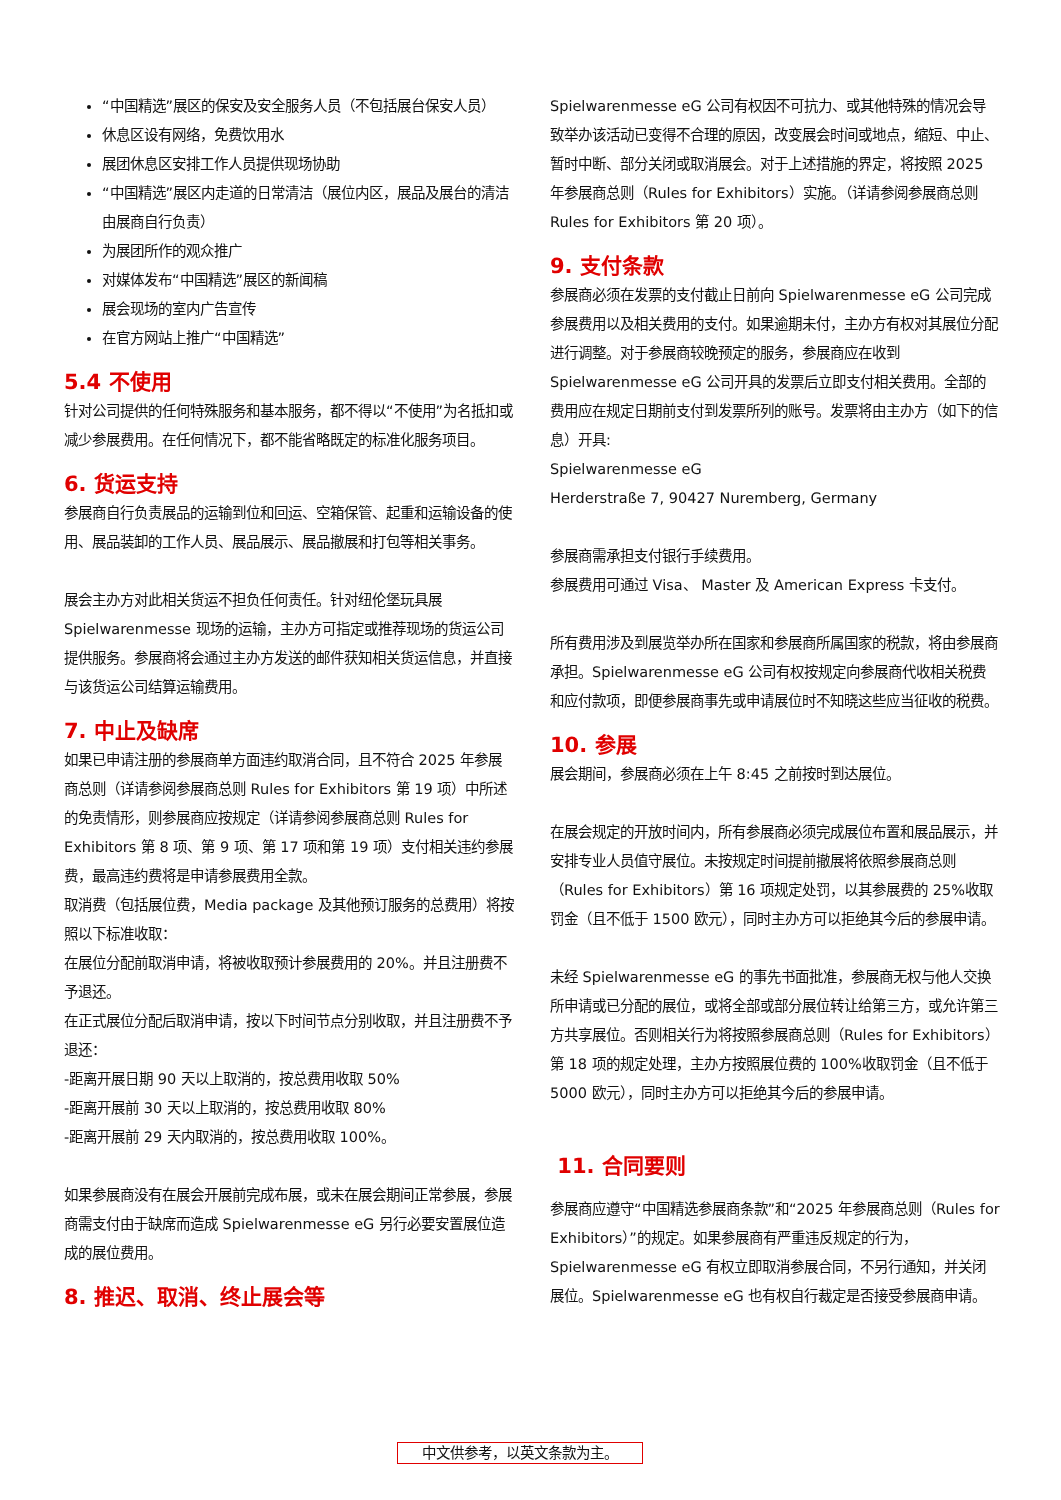“中国精选”展区的保安及安全服务人员（不包括展台保安人员）
休息区设有网络，免费饮用水
展团休息区安排工作人员提供现场协助
“中国精选”展区内走道的日常清洁（展位内区，展品及展台的清洁由展商自行负责）
为展团所作的观众推广
对媒体发布“中国精选”展区的新闻稿
展会现场的室内广告宣传
在官方网站上推广“中国精选”
5.4 不使用
针对公司提供的任何特殊服务和基本服务，都不得以“不使用”为名抵扣或减少参展费用。在任何情况下，都不能省略既定的标准化服务项目。
6. 货运支持
参展商自行负责展品的运输到位和回运、空箱保管、起重和运输设备的使用、展品装卸的工作人员、展品展示、展品撤展和打包等相关事务。
展会主办方对此相关货运不担负任何责任。针对纽伦堡玩具展 Spielwarenmesse 现场的运输，主办方可指定或推荐现场的货运公司提供服务。参展商将会通过主办方发送的邮件获知相关货运信息，并直接与该货运公司结算运输费用。
7. 中止及缺席
如果已申请注册的参展商单方面违约取消合同，且不符合 2025 年参展商总则（详请参阅参展商总则 Rules for Exhibitors 第 19 项）中所述的免责情形，则参展商应按规定（详请参阅参展商总则 Rules for Exhibitors 第 8 项、第 9 项、第 17 项和第 19 项）支付相关违约参展费，最高违约费将是申请参展费用全款。
取消费（包括展位费，Media package 及其他预订服务的总费用）将按照以下标准收取：
在展位分配前取消申请，将被收取预计参展费用的 20%。并且注册费不予退还。
在正式展位分配后取消申请，按以下时间节点分别收取，并且注册费不予退还：
-距离开展日期 90 天以上取消的，按总费用收取 50%
-距离开展前 30 天以上取消的，按总费用收取 80%
-距离开展前 29 天内取消的，按总费用收取 100%。
如果参展商没有在展会开展前完成布展，或未在展会期间正常参展，参展商需支付由于缺席而造成 Spielwarenmesse eG 另行必要安置展位造成的展位费用。
8. 推迟、取消、终止展会等
Spielwarenmesse eG 公司有权因不可抗力、或其他特殊的情况会导致举办该活动已变得不合理的原因，改变展会时间或地点，缩短、中止、暂时中断、部分关闭或取消展会。对于上述措施的界定，将按照 2025 年参展商总则（Rules for Exhibitors）实施。（详请参阅参展商总则 Rules for Exhibitors 第 20 项）。
9. 支付条款
参展商必须在发票的支付截止日前向 Spielwarenmesse eG 公司完成参展费用以及相关费用的支付。如果逾期未付，主办方有权对其展位分配进行调整。对于参展商较晚预定的服务，参展商应在收到 Spielwarenmesse eG 公司开具的发票后立即支付相关费用。全部的费用应在规定日期前支付到发票所列的账号。发票将由主办方（如下的信息）开具:
Spielwarenmesse eG
Herderstraße 7, 90427 Nuremberg, Germany
参展商需承担支付银行手续费用。
参展费用可通过 Visa、 Master 及 American Express 卡支付。
所有费用涉及到展览举办所在国家和参展商所属国家的税款，将由参展商承担。Spielwarenmesse eG 公司有权按规定向参展商代收相关税费和应付款项，即便参展商事先或申请展位时不知晓这些应当征收的税费。
10. 参展
展会期间，参展商必须在上午 8:45 之前按时到达展位。
在展会规定的开放时间内，所有参展商必须完成展位布置和展品展示，并安排专业人员值守展位。未按规定时间提前撤展将依照参展商总则（Rules for Exhibitors）第 16 项规定处罚，以其参展费的 25%收取罚金（且不低于 1500 欧元），同时主办方可以拒绝其今后的参展申请。
未经 Spielwarenmesse eG 的事先书面批准，参展商无权与他人交换所申请或已分配的展位，或将全部或部分展位转让给第三方，或允许第三方共享展位。否则相关行为将按照参展商总则（Rules for Exhibitors）第 18 项的规定处理，主办方按照展位费的 100%收取罚金（且不低于 5000 欧元），同时主办方可以拒绝其今后的参展申请。
11. 合同要则
参展商应遵守“中国精选参展商条款”和“2025 年参展商总则（Rules for Exhibitors）”的规定。如果参展商有严重违反规定的行为，Spielwarenmesse eG 有权立即取消参展合同，不另行通知，并关闭展位。Spielwarenmesse eG 也有权自行裁定是否接受参展商申请。
中文供参考，以英文条款为主。